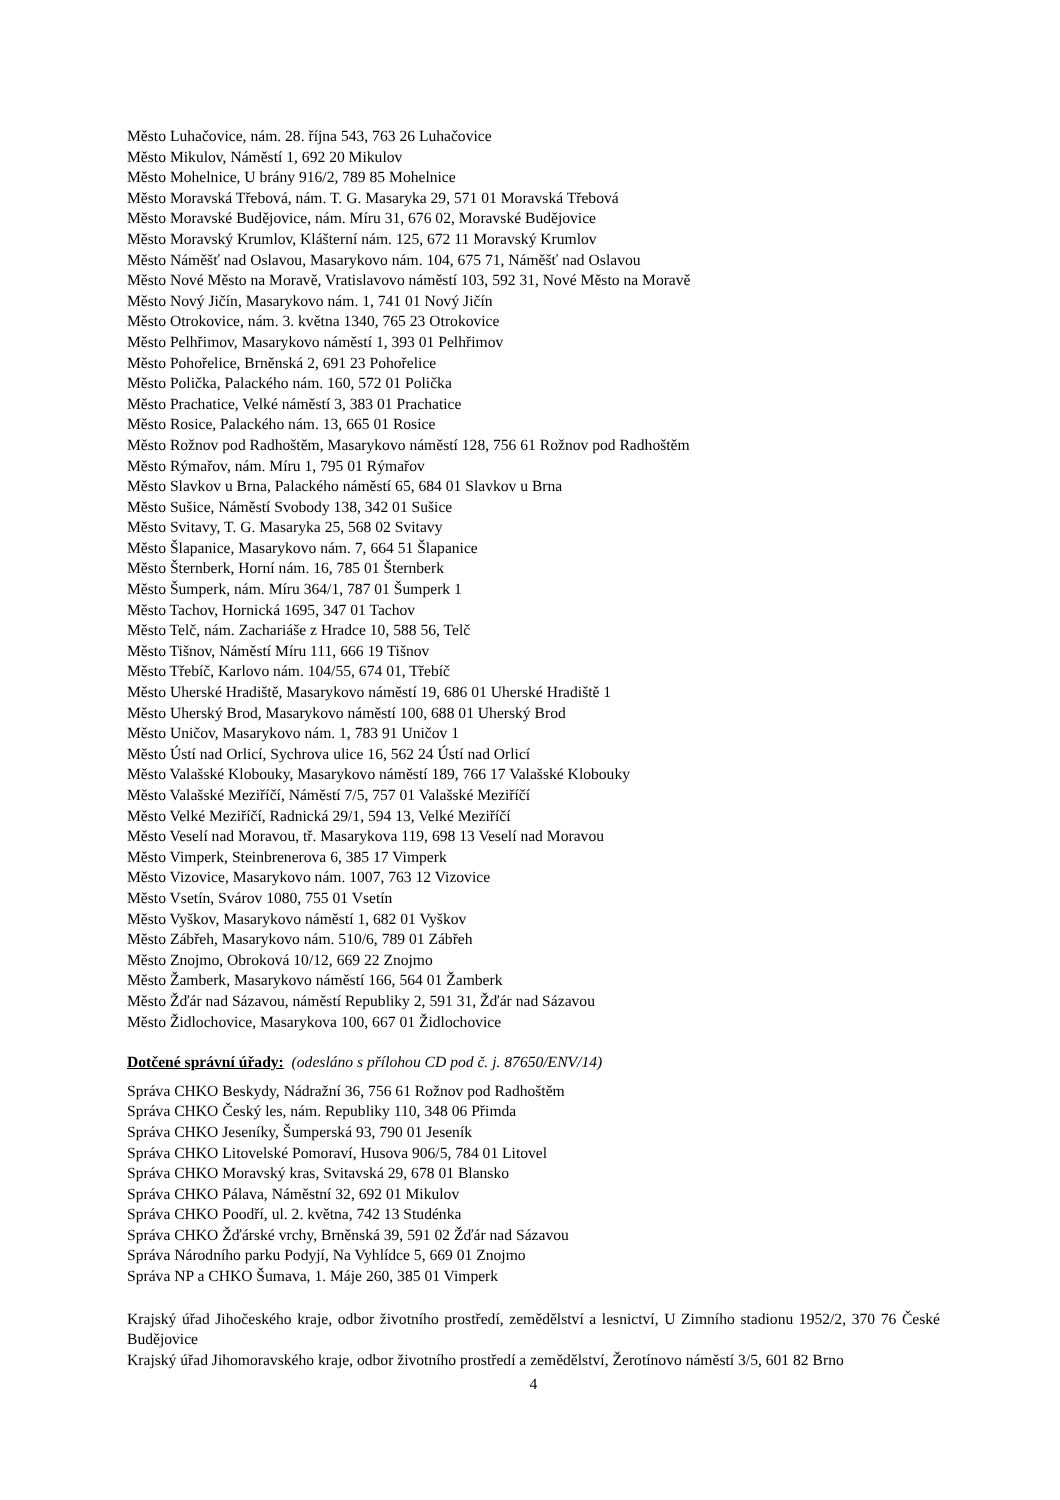Město Luhačovice, nám. 28. října 543, 763 26 Luhačovice
Město Mikulov, Náměstí 1, 692 20 Mikulov
Město Mohelnice, U brány 916/2, 789 85 Mohelnice
Město Moravská Třebová, nám. T. G. Masaryka 29, 571 01 Moravská Třebová
Město Moravské Budějovice, nám. Míru 31, 676 02, Moravské Budějovice
Město Moravský Krumlov, Klášterní nám. 125, 672 11 Moravský Krumlov
Město Náměšť nad Oslavou, Masarykovo nám. 104, 675 71, Náměšť nad Oslavou
Město Nové Město na Moravě, Vratislavovo náměstí 103, 592 31, Nové Město na Moravě
Město Nový Jičín, Masarykovo nám. 1, 741 01 Nový Jičín
Město Otrokovice, nám. 3. května 1340, 765 23 Otrokovice
Město Pelhřimov, Masarykovo náměstí 1, 393 01 Pelhřimov
Město Pohořelice, Brněnská 2, 691 23 Pohořelice
Město Polička, Palackého nám. 160, 572 01 Polička
Město Prachatice, Velké náměstí 3, 383 01 Prachatice
Město Rosice, Palackého nám. 13, 665 01 Rosice
Město Rožnov pod Radhoštěm, Masarykovo náměstí 128, 756 61 Rožnov pod Radhoštěm
Město Rýmařov, nám. Míru 1, 795 01 Rýmařov
Město Slavkov u Brna, Palackého náměstí 65, 684 01 Slavkov u Brna
Město Sušice, Náměstí Svobody 138, 342 01 Sušice
Město Svitavy, T. G. Masaryka 25, 568 02 Svitavy
Město Šlapanice, Masarykovo nám. 7, 664 51 Šlapanice
Město Šternberk, Horní nám. 16, 785 01 Šternberk
Město Šumperk, nám. Míru 364/1, 787 01 Šumperk 1
Město Tachov, Hornická 1695, 347 01 Tachov
Město Telč, nám. Zachariáše z Hradce 10, 588 56, Telč
Město Tišnov, Náměstí Míru 111, 666 19 Tišnov
Město Třebíč, Karlovo nám. 104/55, 674 01, Třebíč
Město Uherské Hradiště, Masarykovo náměstí 19, 686 01 Uherské Hradiště 1
Město Uherský Brod, Masarykovo náměstí 100, 688 01 Uherský Brod
Město Uničov, Masarykovo nám. 1, 783 91 Uničov 1
Město Ústí nad Orlicí, Sychrova ulice 16, 562 24 Ústí nad Orlicí
Město Valašské Klobouky, Masarykovo náměstí 189, 766 17 Valašské Klobouky
Město Valašské Meziříčí, Náměstí 7/5, 757 01 Valašské Meziříčí
Město Velké Meziříčí, Radnická 29/1, 594 13, Velké Meziříčí
Město Veselí nad Moravou, tř. Masarykova 119, 698 13 Veselí nad Moravou
Město Vimperk, Steinbrenerova 6, 385 17 Vimperk
Město Vizovice, Masarykovo nám. 1007, 763 12 Vizovice
Město Vsetín, Svárov 1080, 755 01 Vsetín
Město Vyškov, Masarykovo náměstí 1, 682 01 Vyškov
Město Zábřeh, Masarykovo nám. 510/6, 789 01 Zábřeh
Město Znojmo, Obroková 10/12, 669 22 Znojmo
Město Žamberk, Masarykovo náměstí 166, 564 01 Žamberk
Město Žďár nad Sázavou, náměstí Republiky 2, 591 31, Žďár nad Sázavou
Město Židlochovice, Masarykova 100, 667 01 Židlochovice
Dotčené správní úřady: (odesláno s přílohou CD pod č. j. 87650/ENV/14)
Správa CHKO Beskydy, Nádražní 36, 756 61 Rožnov pod Radhoštěm
Správa CHKO Český les, nám. Republiky 110, 348 06 Přimda
Správa CHKO Jeseníky, Šumperská 93, 790 01 Jeseník
Správa CHKO Litovelské Pomoraví, Husova 906/5, 784 01 Litovel
Správa CHKO Moravský kras, Svitavská 29, 678 01 Blansko
Správa CHKO Pálava, Náměstní 32, 692 01 Mikulov
Správa CHKO Poodří, ul. 2. května, 742 13 Studénka
Správa CHKO Žďárské vrchy, Brněnská 39, 591 02 Žďár nad Sázavou
Správa Národního parku Podyjí, Na Vyhlídce 5, 669 01 Znojmo
Správa NP a CHKO Šumava, 1. Máje 260, 385 01 Vimperk
Krajský úřad Jihočeského kraje, odbor životního prostředí, zemědělství a lesnictví, U Zimního stadionu 1952/2, 370 76 České Budějovice
Krajský úřad Jihomoravského kraje, odbor životního prostředí a zemědělství, Žerotínovo náměstí 3/5, 601 82 Brno
4